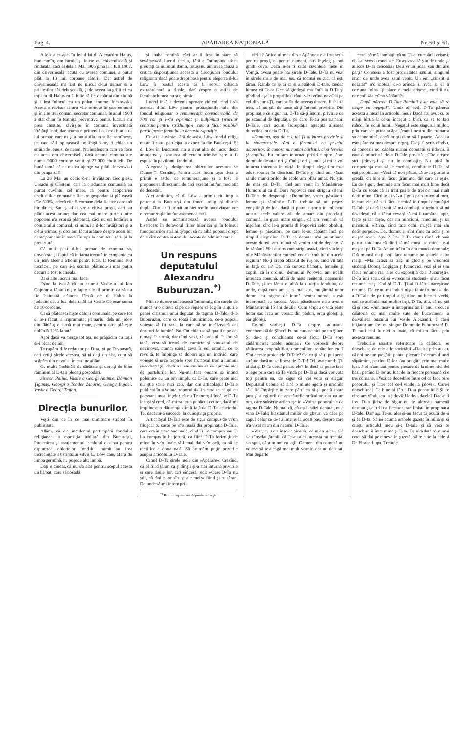Pag. 4. APĂRAREA NAŢIONALĂ Nr. 60 şi 61.
A fost ales apoi în locul lui dl Alexandru Halus, bun romîn, om harnic şi foarte cu chiverniseală şi rînduială, căci el dela 1 Mai 1906 pînă la 1 Iuli 1907, din chivernisală făcută cu averea comunei, a putut plăti la 13 mii coroane dătorii. Dar astfel de chiverniseală n'a fost pe placul d-lui primar şi a prietenilor săi dela şcoală, şi de aceea au grijit ei cu toţii ca dl Halus cu 1 Iulie să fie depărtat din slujbă şi a fost înlocuit cu un polon, anume Unczowski. Acesta e revisor pentru vite cornute în şese comuni şi în alte trei comuni secretar comunal. In anul 1900 a stat chiar în temniţă preventivă pentru lucruri nu prea cinstite, săvîrşite în comuna învecinată Frătăuţii-noi, dar acuma e prietenul cel mai bun a d-lui primar, care nu şi a putut afla un suflet romînesc, pe care să-l opleşească pe lîngă sine, ci chiar un străin de lege şi de neam. Nu înţelegem cum va face cu acest om chiverniseli, dacă acuma comuna are numai 9000 coroane venit, şi 27.000 cheltuieli. De bună samă că ce nu va ajunge va plăti Unczowski din punga sa!!
La 26 Mai au decis d-nii învăţători Georgiesi, Ursachi şi Cîrstean, cari la o adunare comunală au purtat cuvîntul cel mare, ca pentru acoperirea cheltuelilor comunale fiecare gospodar să plătească cîte 500%, adecă cîte 5 coroane dela fiecare coroană bir direct. Sau şi aflat vre-o cîţiva proşti, cari au plătit acest arunc; dar cea mai mare parte dintre poporeni n'a vrut să plătească, căci nu era hotărîre a comitetului comunal, ci numai a d-lor învăţători şi a d-lui primar, şi deci am făcut arătare despre acest bir nemaipomenit în toată Europa la comitetul ţării şi la pretectură.
Că nu-i pasă d-lui primar de comuna sa, dovedeşte şi faptul că în iarna trecută în companie cu un jidov Beer a arhonit pentru lucru la Romînia 160 lucrători, pe care i-a scurtat plătindu-li mai puţin decum a fost tocmeala.
Ba şi alte lucruri mai face.
Eşind la iveală că un anumit Vasile a lui Ion Cojocar a făptuit nişte fapte rele dl primar, ca să nu fie înaintată arătarea făcută de dl Halus la judecătorie, a luat dela tatăl lui Vasile Cojocar suma de 10 coroane.
Ca să plătească nişte dătorii comunale, pe care tot el le-a făcut, a împrumutat primariul dela un jidov din Rădăuţ o sumă mai mare, pentru care plăteşte dobîndă 12% la sută.
Apoi dacă va merge tot aşa, ne prăpădim cu toţii şi-i păcat de noi.
Te rugăm d-le redactor pe D-ta, şi pe D-voastră, cari cetiţi şirele acestea, să ni daţi un sfat, cum să scăpăm din nevoile, în cari ne aflăm.
Cu multe închinări de sănătate şi dorinţi de bine rămînem al D-tale plecaţi gospodari.
Simeon Paliuc, Vasile a Georgi Antimie, Dămian Ţiganaş, Georgi a Toader Zaharie, George Bujdei, Vasile a Georgi Trufan.
Direcţia bunurilor.
Veşti din ce în ce mai uimitoare străbat în publicitate.
Aflăm, că din incidentul participării fondului religionar la esposiţia iubilară din Bucureşti, întocmirea şi aranjamentul localului destinat pentru espunerea obiectelor fondului numit au fost încredinţate asistentului silvic E. Löw care, afară de limba germînă, nu poşede alta limbă.
Deşi e ciudat, că nu s'a ales pentru scopul acesta un bărbat, care să poşadă
şi limba romînă, căci ar fi fost în stare să sevărşească lucrul acesta, fără a întimpina atitea greutăţi ca numitul domn, totuşi nu am avea cauză a critica dispoziţiunea aceasta a direcţiunei fondului religionar dacă poate drept basă pentru alegerea d-lui Löw în postul acesta ar fi servit dibăcia extraordinară a d-sale, dar' despre o astfel de facultate lumea nu ştie nimic.
Lucrul însă a devenit aproape ridicol, cînd i-s'a acordat d-lui Löw pentru prestaţiunile sale din fondul religionar o remuneraţie considerabilă de 700 cor. şi i-s'a esprimat şi mulţămita forurilor centrale pentru străduinţa-i, care a făcut posibilă participarea fondului la aceasta expoziţie.
Cu alte cuvinte: fără de asist. Löw fondul relig. nu ar fi putut participa la expoziţia din Bucureşti. Şi dl Löw în Bucureşti nu a avut alta de lucru decit aranjarea şi sortarea obiectelor trimise spre a fi espuse în pavilonul fondului.
Alegerea şi designarea obiectelor acestora se făcuse în Cernăuţ. Pentru acest lucru uşor d-sa a primit o astfel de remuneraţiune şi a fost la propunerea direcţiunii de aici excelat într'un mod atit de deosebit.
Aici amintim, că dl Löw a primit cît timp a petrecut la Bucureşti din fondul relig. şi diurne duple. Oare ar fi primit un biet romîn bucovinean vre o remuneraţie într'un asemenea caz?
Astfel se administrează averea fondului bisericesc în defavorul fiilor bisericei şi în folosul funcţionarilor străini. Ş'apoi să nu aibă poporul drept de a cîrti contra sistemului acesta de administrare?
Un respuns deputatului Alexandru Buburuzan.<sup>*)</sup>
Plin de durere sufletească îmi smulg din oarele de muncă vr'o cîteva clipe de repaos să leg în lanţurile penei cinismul unui deputat de tagma D-Tale, d-le Buburuzan, care cu toată întunicimea, ce-o poşezi, voieşte să fii raza, la care să se încălzească cei doritori de lumină. Nu sînt chiemat să qualific pe cei remaşi în urmă, dar cînd vezi, că prostul, în loc să tacă, vrea să treacă de cuminte şi vinovatul de nevinovat, atunci există ceva în eul omului, ce te revoltă, te împinge să dobori aşa un individ, care voieşte să urce treptele spre frumosul tron a luminii şi-a dreptăţii, dacă nu i-se cuvine să se apropie nici de portalurile lor. Nu-mi face onoare să întind polemice cu un om simplu ca D-Ta, care poate nici nu ştie scrie nici ceti, dar din articolaşul D-Tale publicat în »Voinţa poporului«, în care te ocupi cu persoana mea, înţeleg că nu Te cunoşti încă pe D-Ta însuşi şi cred, că-mi va ierta publicul cetitor, dacă-mi împlinesc o dătorinţă sfîntă faţă de D-Ta aducîndu-Te, dacă mi-a succede, la cunoştinţa proprie.
Articolaşul D-Tale este de sigur compus de vr'un fliuşcar cu carte pe vr'o masă din propinaţia D-Tale, care era în stare anormală, cînd Ţi l-a compus sau Ţi l-a compus în batjocură, ca fiind D-Ta ferfeniţit de mine în vr'o foaie să-i mai dai vr'o ocă, ca să te rectifice a doua oară. Să aruncăm puţin privirile asupra articolului D-Tale.
Citind D-Ta şirele mele din »Apărare«: Crezînd, că el fiind ţăran ca şi dînşii şi-a mai înturna privirile şi spre rănile lor, cari sîngeră, zici: »Oare D-Ta nu ştii, că rănile lor sînt şi ale mele« fiind şi eu ţăran. De unde să-mi întorn pri-
<sup>*)</sup> Pentru cuprins nu răspunde redacţia.
virile? Articolul meu din »Apărare« n'a fost scris pentru proşti, ci pentru oameni, cari înţeleg şi pot gîndi ceva. Dacă n-ai fi citat cuvintele mele în Voinţă, aveau poate haz şirele D-Tale. D-Ta nu vezi în şirele mele de mai sus, că tocmai eu zic, că eşti ţăran. Rănile ce le ai ca şi alegătorii D-tale, credea lumea că Te-or face să gîndeşti mai întîi la D-Ta şi gîndind aşa la propriile-ţi răni, vezi vrînd nevrînd pe cei din juru-Ţi, cari sufăr de aceeaş durere. E foarte trist, că nu ştii de unde să-ţi întorni privirile. Din propinaţie de sigur nu. D-Ta să-ţi întorni privirile de pe scaunul de deputăţie, pe care Te-au pus oamenii D-Tale, cari acum îndreptăţit aşteaptă alinarea durerilor lor dela D-Ta.
»Dumiata, aşa de sus, tot Ţi-ai întors privirile şi la sîngeroasele răni a ţăranului cu prilejul alegerilor, Te cunosc nu numai bărbaţii, ci şi femeile şi copiii«. Eu mi-am înturnat privirile spre ţăran domnule deputat ori şi cînd şi ori şi unde şi mi le voi înturna totdeuna în viaţă. In timpul alegerilor m-a adus soartea în districtul D-Tale şi cînd am văzut rănile muncitorilor de acolo am plîns amar. Nu ştiu de mai ştii D-Ta, cînd am venit în Mănăstirea-Humorului cu dl Dori Popovici cum strigau sătenii D-Tale de desperaţi: »Domnilor, vrem păscători, lemne şi pămînt!« D-Ta trebuie să nu poşezi conştiinţă de loc, dacă ai putut suporta în mijlocul nostru acele vaiere atît de amare din propria-ţi comună. In gura mare strigai, că am venit să vă înşelăm, cînd le-a promis dl Popovici celor obeduiţi lemne şi păscători, pe care le-au căpătat încă pe timpul alegerilor. D-Ta ca deputat n'ai putut sana aceste dureri, am trebuit să venim noi de departe să le sănăm? Sînt curios cum strigi astăzi, cînd vitele şi oile Mănăstirenilor cutrieră codrii fondului din acele regiuni? Nu-ţi crapă obrazul de ruşine, cînd vii faţă în faţă cu ei? Da, mă cunosc bărbaţii, femeile şi copiii, că la ordinul domnului Popovici am iscălit întreaga comună, afară de nişte renitenţi, neamurile D-Tale, şi-am făcut o jalbă la direcţia fondului, de unde, după cum am spus mai sus, mulţămită unor domni cu tragere de inimă pentru norod, a eşit încoronată cu succes. Acea păscătoare n'au avut-o Mănăstirenii 15 ani de zile. Cum scapau o vită peste hotar sau luau un vreasc din păduri, erau globiţi şi ear globiţi.
Ce-mi vorbeşti D-Ta despre adunarea conchemată de Şiber? Eu nu cunosc nici pe un Şiber. Şi de-a şi conchiemat ce-ai făcut D-Ta spre zădărnicirea acelei adunări? Ce vorbeşti despre rădicarea propinăţiilor, domeniilor, rohătcilor etc.? Sînt aceste proiectele D-Tale? Ce cauţi să-ţi pui pene străine dacă nu se lipesc de D-Ta! Ori poate unde Ţi-ai dat şi D-Ta votul pentru ele? In dietă se poate face o lege prin care să Te vîndă pe D-Ta şi dacă vor vota toţi pentru ea, de sigur că vei vota şi singur. Deputatul trebuie să aibă o minte ageră şi urechile să-i fie împărţite în zece părţi ca să-şi poată apara ţara şi alegătorii de apucăturile străinilor, dar nu un om, care subscrie articolaşe în »Voinţa poporului« de tagma D-Tale. Numai dă, că eşti astăzi deputat, nu-i vina D-Tale; blăstămul miilor de glasuri va căde pe capul celor ce te-au împins la acest pas, despre care n'a visat neam din neamul D-Tale.
»Vezi, că s'au înşelat ţăranii, că m'au ales«. Că s'au înşelat ţăranii, că Te-au ales, aceasta nu trebuiai s'o spui, că ştim noi cu toţii. Oamenii din comună nu voiesc să te aleagă mai mult vornic, dar nu deputat. Mai departe
cerci să mă combaţi, că nu Ţi-ai cumpărat crîşmă, ci ţi-ai scos o concesie. Eu aş vrea să ştiu de unde ţi-ai scos D-Ta concesia? Dela vr'un jidan, sau din alte părţi? Concesia a fost proprietatea satului, singurul isvor de unde avea satul venit. Un om „cinstit şi nepătat" n'o scotea, ci-o arînda şi avea şi el şi comuna folos. Iţi place numele crîşmei, cînd îi zic oamenii »la crîma vădănii?«
„După părerea D-Tale Romînii n'au voie să se ocupe cu negoţul". Unde ai cetit D-Ta părerea aceasta a mea? In articolul meu? Dacă n'ai avut cu ce mînji hîrtia la ce-ai început a bîrfi, ca să te faci ridicol în ochii lumii. Negoţul este singurul mijloc, prin care ar putea scăpa ţăranul nostru din ruinarea sa economică, dacă ar şti cum să-l poarte. Aceasta este părerea mea despre negoţ. C-aşi fi scris cîndva, că concesii pot căpăta numai deputaţii şi jidovii, îi eara o minciună de-a D-Tale proastă. „Cîte crîşme sînt jidoveşti şi nu le combaţi«. Nu pică în competenţa mea să le combat, combatele D-Ta, că eşti propinator. »Vezi că nu-i păcat, că te-au purtat la şcoală, cît bine ai făcut ţărănimei din care ai eşit«. Eu de sigur, domnule am făcut mai mult bine decît D-Ta cu toate că ai trăit poate de trei ori mai mult decît mine. Cînd te-ai văzut jignit prin articolul meu, în care zic, că n'ai făcut nemică în timpul deputăţiei D-Tale şi dacă ai voit să mă combaţi, ai trebuit să-mi dovedeşti, că ai făcut ceva şi să-mi fi numărat fapte, fapte şi iar fapte, dar nu minciuni, minciuni şi iar minciuni. »Rîma, cînd face ochi, muşcă mai rău decît şerpele«. Da, domnule, sînt rîme cu ochi şi te muşcă avan. Aşa-i? Dar D-Ta rămîi rîmă chioară pentru totdeuna că dînd să mă muşti pe mine, te-ai muşcat pe D-Ta. Acum trăim în era muncii domnule; fără muncă nu-ţi poţi face renume pe spatele celor răniţi. »Mai cutezi să tragi în glod şi pe vrednicii studenţi Doboş, Logigan şi Ivanovici, vezi şi ei s'au făcut renume mai ales cu exposiţia dela Bucureşti«. D-Ta îmi scrii, că şi »vrednicii studenţi« şi'au făcut renume ca şi cînd şi D-Ta Ţi-ai fi făcut oareşicare renume. De ce nu-mi induci nişte fapte frumoase de-a D-Tale de pe timpul alegerilor, nu lucruri vechi, cari se atribuie mai multor inşi. D-Ta, ştiu, că nu ştii că şi soc. »Junimea« a întreprins tot în anul trecut o călătorie cu mai multe sute de Bucovineni la desvălirea bustului lui Vasile Alexandri, a cărei iniţiator am fost eu singur. Domnule Buburuzan! D-Ta nu-i ceti în nici o foaie, că mi-am făcut prin aceasta renume.
Treburile noastre referitoare la călătorii se deosebesc de cele a le societăţii »Dacia« prin aceea, că noi ne-am pregătit pentru plecare îndecursul unei săptămîni, pe cînd D-lor s'au pregătit prin mai multe luni. Noi n'am luat pentru plecare de la nime nici doi bani, pecînd D-lor au luat de la fiecare persoană cîte trei coroane. »Vezi ce deosebire între cel ce face bine poporului şi între cel ce-l vinde la jidovi«. Care-i deosebirea? Ce bine-ai făcut D-ta poporului? Şi pe cine-am vîndut eu la jidovi? Unde-s datele? Dac'ai fi fost D-ta jidov de sigur nu te alegeau oamenii deputat şi-ai trăi ca fiecare ţaran liniştit în propinaţia D-tale. Dar' aşa Te-au ales şi-au făcut bajocură de ei şi de D-ta. Să iei acuma ambele gazete în mînă şi să citeşti articulul meu şi-a D-tale şi să vezi ce deosebire îi între mine şi D-ta. De altă dată să numai cerci să dai pe cineva în gazetă, să te puie la cale şi Dr. Florea Lupu. Trebuie